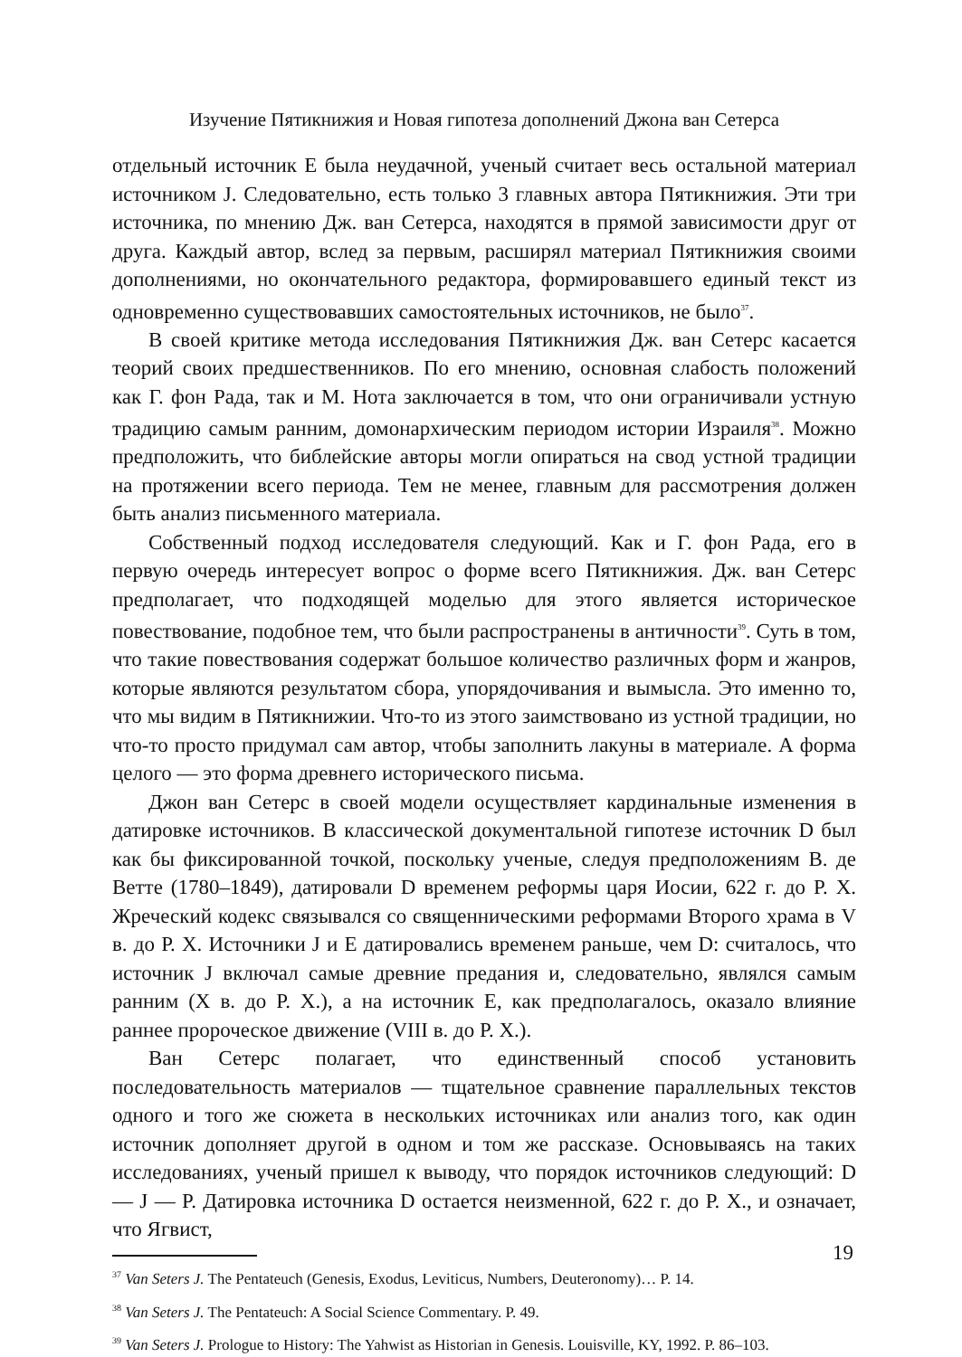Изучение Пятикнижия и Новая гипотеза дополнений Джона ван Сетерса
отдельный источник E была неудачной, ученый считает весь остальной материал источником J. Следовательно, есть только 3 главных автора Пятикнижия. Эти три источника, по мнению Дж. ван Сетерса, находятся в прямой зависимости друг от друга. Каждый автор, вслед за первым, расширял материал Пятикнижия своими дополнениями, но окончательного редактора, формировавшего единый текст из одновременно существовавших самостоятельных источников, не было<sup>37</sup>.
В своей критике метода исследования Пятикнижия Дж. ван Сетерс касается теорий своих предшественников. По его мнению, основная слабость положений как Г. фон Рада, так и М. Нота заключается в том, что они ограничивали устную традицию самым ранним, домонархическим периодом истории Израиля<sup>38</sup>. Можно предположить, что библейские авторы могли опираться на свод устной традиции на протяжении всего периода. Тем не менее, главным для рассмотрения должен быть анализ письменного материала.
Собственный подход исследователя следующий. Как и Г. фон Рада, его в первую очередь интересует вопрос о форме всего Пятикнижия. Дж. ван Сетерс предполагает, что подходящей моделью для этого является историческое повествование, подобное тем, что были распространены в античности<sup>39</sup>. Суть в том, что такие повествования содержат большое количество различных форм и жанров, которые являются результатом сбора, упорядочивания и вымысла. Это именно то, что мы видим в Пятикнижии. Что-то из этого заимствовано из устной традиции, но что-то просто придумал сам автор, чтобы заполнить лакуны в материале. А форма целого — это форма древнего исторического письма.
Джон ван Сетерс в своей модели осуществляет кардинальные изменения в датировке источников. В классической документальной гипотезе источник D был как бы фиксированной точкой, поскольку ученые, следуя предположениям В. де Ветте (1780–1849), датировали D временем реформы царя Иосии, 622 г. до Р. Х. Жреческий кодекс связывался со священническими реформами Второго храма в V в. до Р. Х. Источники J и E датировались временем раньше, чем D: считалось, что источник J включал самые древние предания и, следовательно, являлся самым ранним (X в. до Р. Х.), а на источник E, как предполагалось, оказало влияние раннее пророческое движение (VIII в. до Р. Х.).
Ван Сетерс полагает, что единственный способ установить последовательность материалов — тщательное сравнение параллельных текстов одного и того же сюжета в нескольких источниках или анализ того, как один источник дополняет другой в одном и том же рассказе. Основываясь на таких исследованиях, ученый пришел к выводу, что порядок источников следующий: D — J — P. Датировка источника D остается неизменной, 622 г. до Р. Х., и означает, что Ягвист,
<sup>37</sup> Van Seters J. The Pentateuch (Genesis, Exodus, Leviticus, Numbers, Deuteronomy)… P. 14.
<sup>38</sup> Van Seters J. The Pentateuch: A Social Science Commentary. P. 49.
<sup>39</sup> Van Seters J. Prologue to History: The Yahwist as Historian in Genesis. Louisville, KY, 1992. P. 86–103.
19